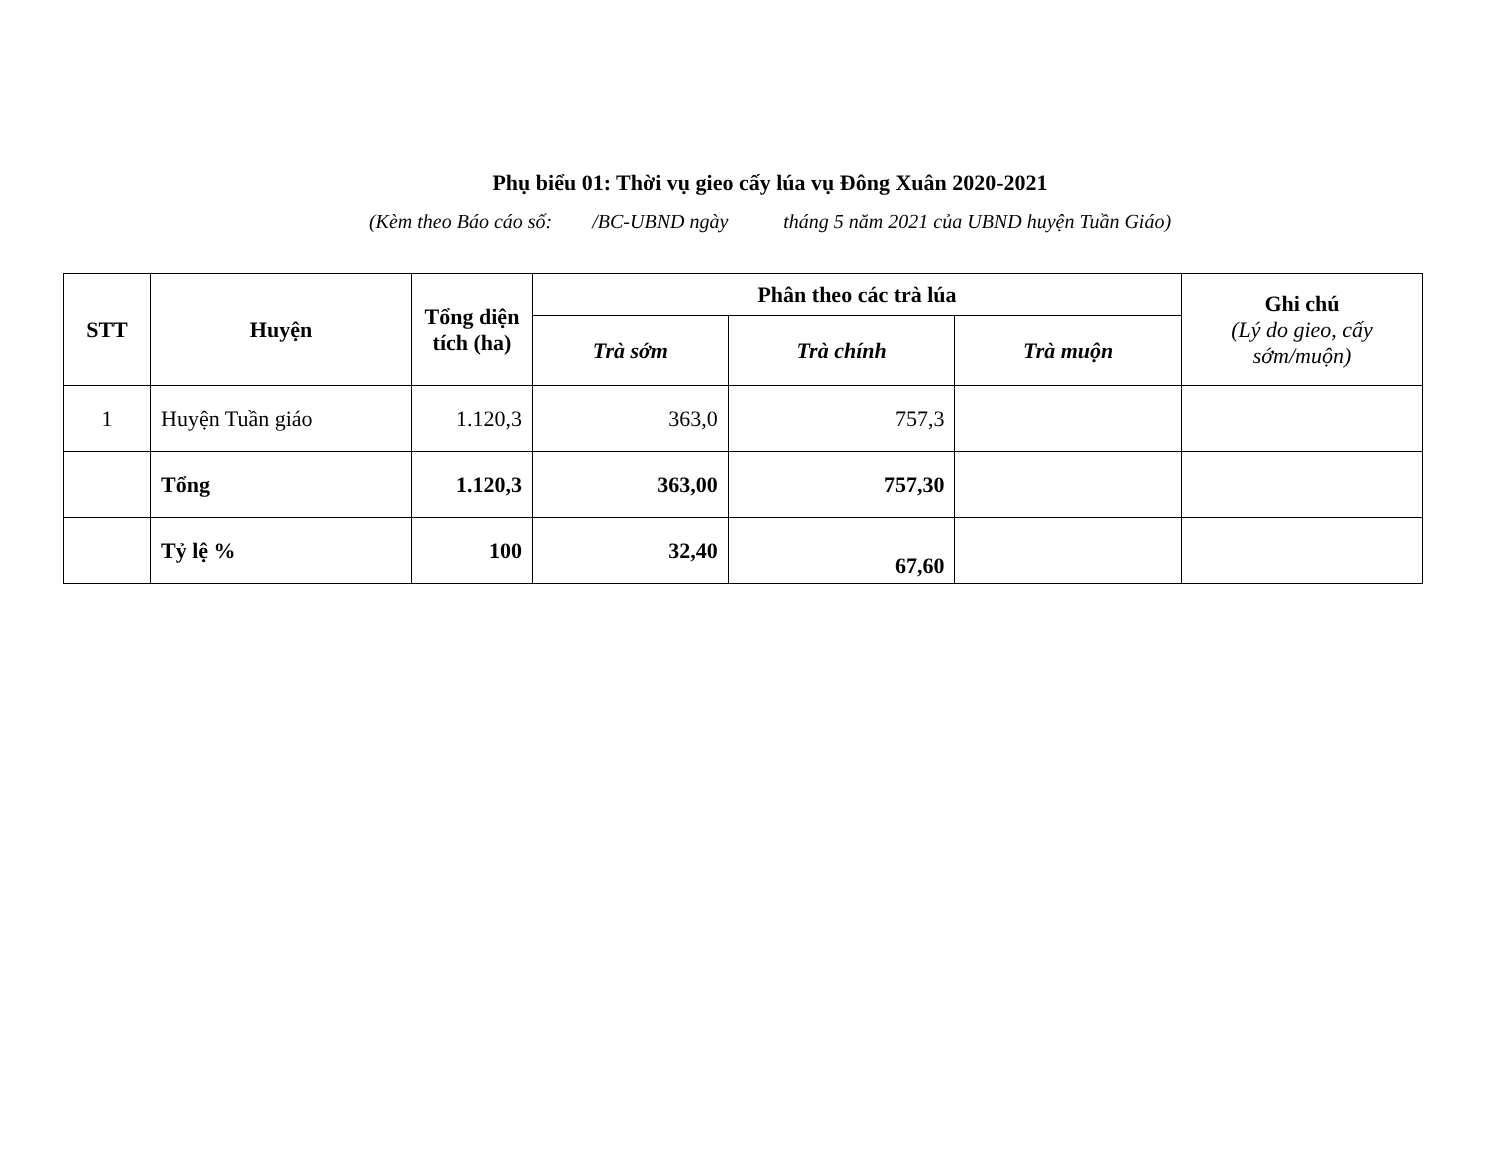Phụ biểu 01: Thời vụ gieo cấy lúa vụ Đông Xuân 2020-2021
(Kèm theo Báo cáo số: /BC-UBND ngày tháng 5 năm 2021 của UBND huyện Tuần Giáo)
| STT | Huyện | Tổng diện tích (ha) | Phân theo các trà lúa | | | Ghi chú (Lý do gieo, cấy sớm/muộn) |
| --- | --- | --- | --- | --- | --- | --- |
| | | | Trà sớm | Trà chính | Trà muộn | |
| 1 | Huyện Tuần giáo | 1.120,3 | 363,0 | 757,3 | | |
| | Tổng | 1.120,3 | 363,00 | 757,30 | | |
| | Tỷ lệ % | 100 | 32,40 | 67,60 | | |